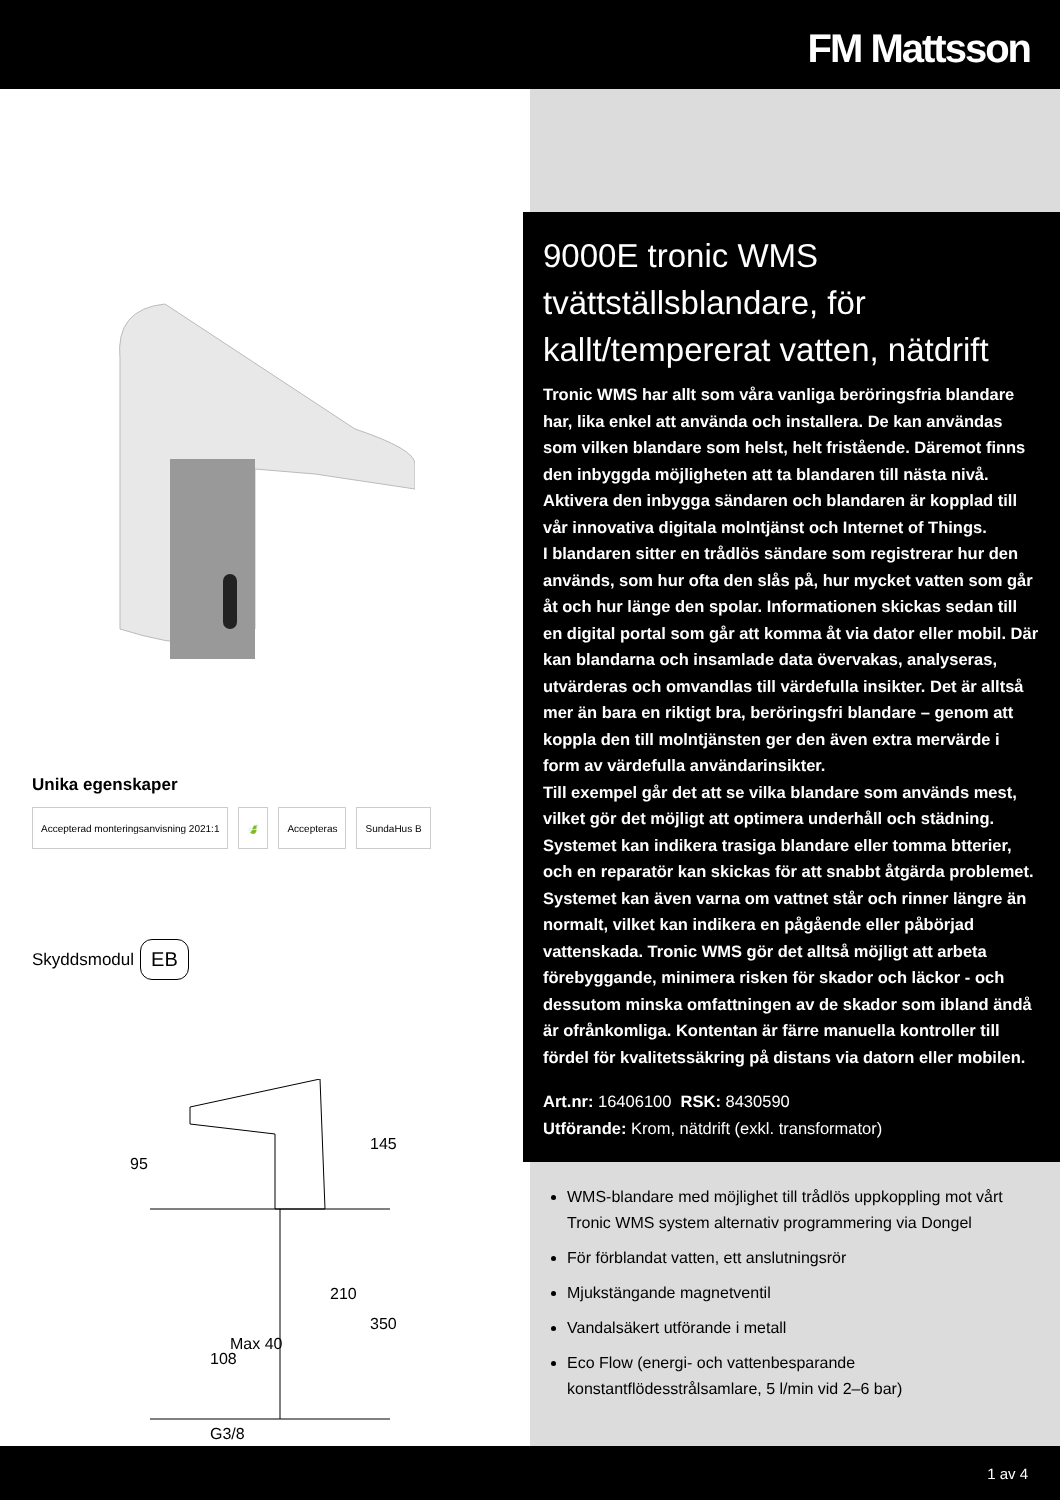FM Mattsson
Unika egenskaper
Accepterad monteringsanvisning 2021:1
🍃 Accepteras SundaHus B
Skyddsmodul EB
95
145
Max 40
210
350
108
G3/8
9000E tronic WMS tvättställsblandare, för kallt/tempererat vatten, nätdrift
Tronic WMS har allt som våra vanliga beröringsfria blandare har, lika enkel att använda och installera. De kan användas som vilken blandare som helst, helt fristående. Däremot finns den inbyggda möjligheten att ta blandaren till nästa nivå. Aktivera den inbygga sändaren och blandaren är kopplad till vår innovativa digitala molntjänst och Internet of Things.
I blandaren sitter en trådlös sändare som registrerar hur den används, som hur ofta den slås på, hur mycket vatten som går åt och hur länge den spolar. Informationen skickas sedan till en digital portal som går att komma åt via dator eller mobil. Där kan blandarna och insamlade data övervakas, analyseras, utvärderas och omvandlas till värdefulla insikter. Det är alltså mer än bara en riktigt bra, beröringsfri blandare – genom att koppla den till molntjänsten ger den även extra mervärde i form av värdefulla användarinsikter.
Till exempel går det att se vilka blandare som används mest, vilket gör det möjligt att optimera underhåll och städning. Systemet kan indikera trasiga blandare eller tomma btterier, och en reparatör kan skickas för att snabbt åtgärda problemet. Systemet kan även varna om vattnet står och rinner längre än normalt, vilket kan indikera en pågående eller påbörjad vattenskada. Tronic WMS gör det alltså möjligt att arbeta förebyggande, minimera risken för skador och läckor - och dessutom minska omfattningen av de skador som ibland ändå är ofrånkomliga. Kontentan är färre manuella kontroller till fördel för kvalitetssäkring på distans via datorn eller mobilen.
Art.nr: 16406100 RSK: 8430590
Utförande: Krom, nätdrift (exkl. transformator)
WMS-blandare med möjlighet till trådlös uppkoppling mot vårt Tronic WMS system alternativ programmering via Dongel
För förblandat vatten, ett anslutningsrör
Mjukstängande magnetventil
Vandalsäkert utförande i metall
Eco Flow (energi- och vattenbesparande konstantflödesstrålsamlare, 5 l/min vid 2–6 bar)
1 av 4